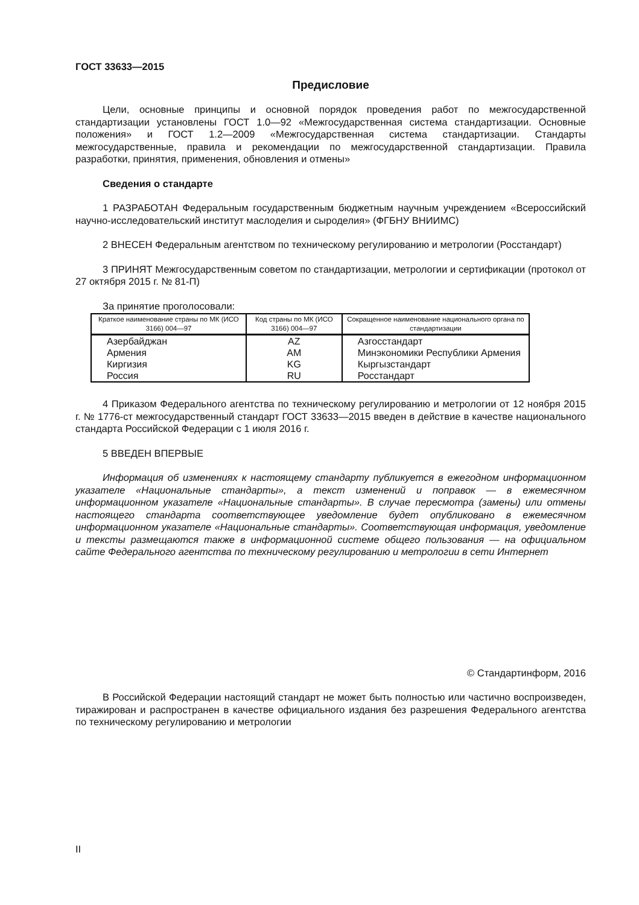ГОСТ 33633—2015
Предисловие
Цели, основные принципы и основной порядок проведения работ по межгосударственной стандартизации установлены ГОСТ 1.0—92 «Межгосударственная система стандартизации. Основные положения» и ГОСТ 1.2—2009 «Межгосударственная система стандартизации. Стандарты межгосударственные, правила и рекомендации по межгосударственной стандартизации. Правила разработки, принятия, применения, обновления и отмены»
Сведения о стандарте
1 РАЗРАБОТАН Федеральным государственным бюджетным научным учреждением «Всероссийский научно-исследовательский институт маслоделия и сыроделия» (ФГБНУ ВНИИМС)
2 ВНЕСЕН Федеральным агентством по техническому регулированию и метрологии (Росстандарт)
3 ПРИНЯТ Межгосударственным советом по стандартизации, метрологии и сертификации (протокол от 27 октября 2015 г. № 81-П)
За принятие проголосовали:
| Краткое наименование страны по МК (ИСО 3166) 004—97 | Код страны по МК (ИСО 3166) 004—97 | Сокращенное наименование национального органа по стандартизации |
| --- | --- | --- |
| Азербайджан | AZ | Азгосстандарт |
| Армения | AM | Минэкономики Республики Армения |
| Киргизия | KG | Кыргызстандарт |
| Россия | RU | Росстандарт |
4 Приказом Федерального агентства по техническому регулированию и метрологии от 12 ноября 2015 г. № 1776-ст межгосударственный стандарт ГОСТ 33633—2015 введен в действие в качестве национального стандарта Российской Федерации с 1 июля 2016 г.
5 ВВЕДЕН ВПЕРВЫЕ
Информация об изменениях к настоящему стандарту публикуется в ежегодном информационном указателе «Национальные стандарты», а текст изменений и поправок — в ежемесячном информационном указателе «Национальные стандарты». В случае пересмотра (замены) или отмены настоящего стандарта соответствующее уведомление будет опубликовано в ежемесячном информационном указателе «Национальные стандарты». Соответствующая информация, уведомление и тексты размещаются также в информационной системе общего пользования — на официальном сайте Федерального агентства по техническому регулированию и метрологии в сети Интернет
© Стандартинформ, 2016
В Российской Федерации настоящий стандарт не может быть полностью или частично воспроизведен, тиражирован и распространен в качестве официального издания без разрешения Федерального агентства по техническому регулированию и метрологии
II